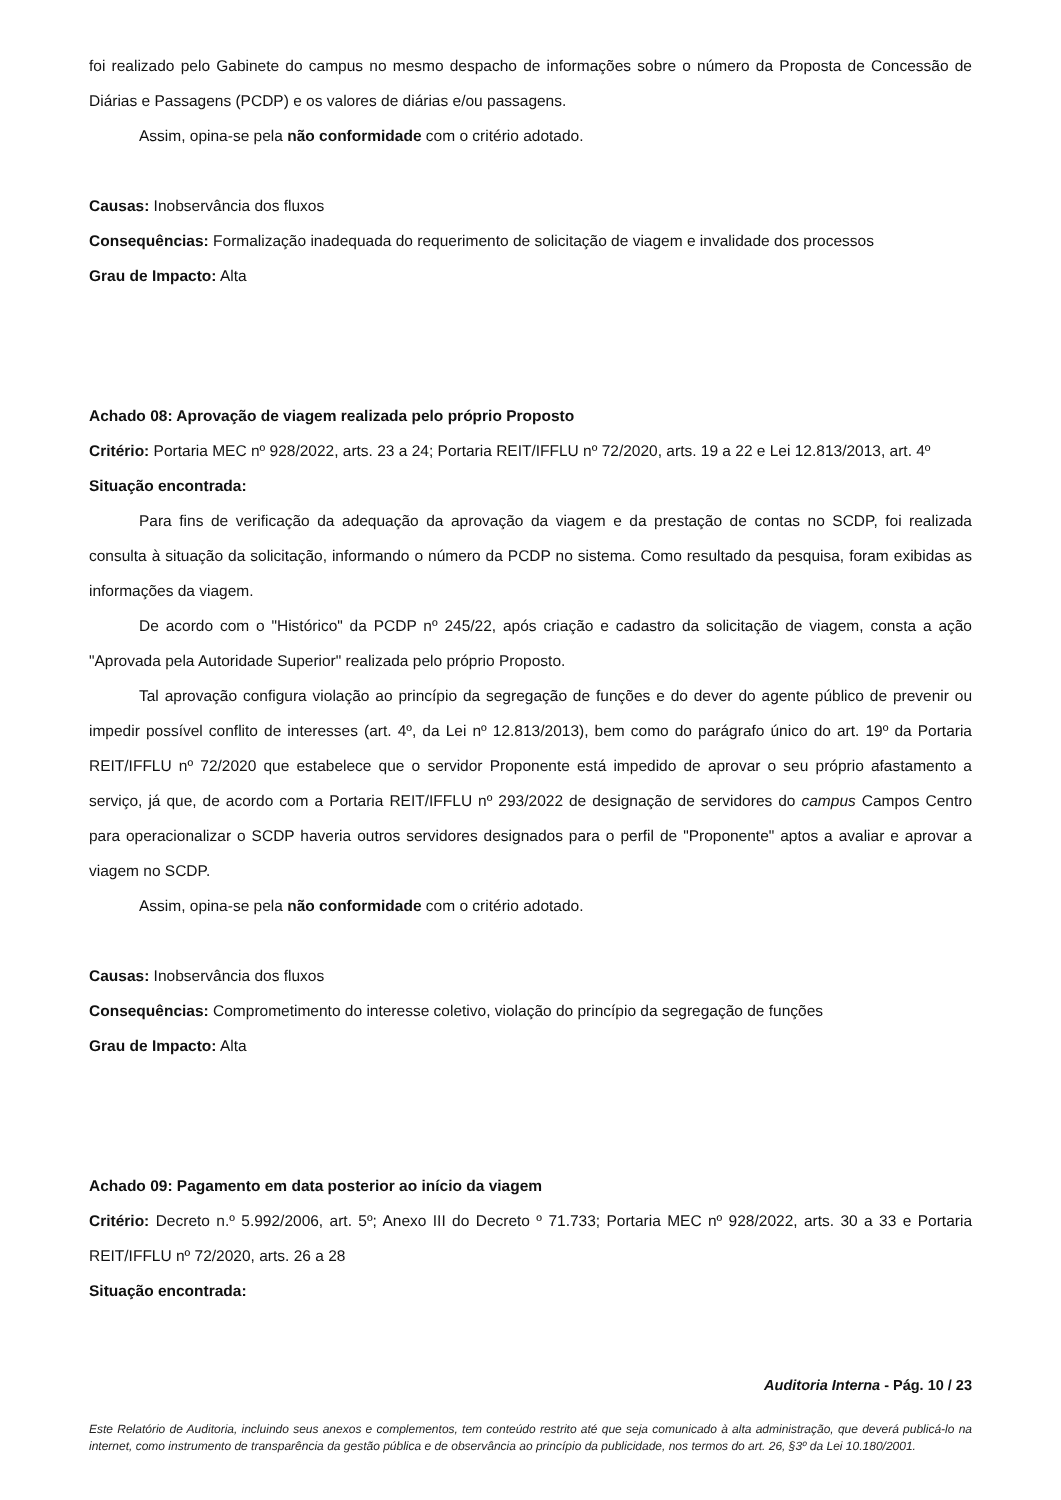foi realizado pelo Gabinete do campus no mesmo despacho de informações sobre o número da Proposta de Concessão de Diárias e Passagens (PCDP) e os valores de diárias e/ou passagens.
Assim, opina-se pela não conformidade com o critério adotado.
Causas: Inobservância dos fluxos
Consequências: Formalização inadequada do requerimento de solicitação de viagem e invalidade dos processos
Grau de Impacto: Alta
Achado 08: Aprovação de viagem realizada pelo próprio Proposto
Critério: Portaria MEC nº 928/2022, arts. 23 a 24; Portaria REIT/IFFLU nº 72/2020, arts. 19 a 22 e Lei 12.813/2013, art. 4º
Situação encontrada:
Para fins de verificação da adequação da aprovação da viagem e da prestação de contas no SCDP, foi realizada consulta à situação da solicitação, informando o número da PCDP no sistema. Como resultado da pesquisa, foram exibidas as informações da viagem.
De acordo com o "Histórico" da PCDP nº 245/22, após criação e cadastro da solicitação de viagem, consta a ação "Aprovada pela Autoridade Superior" realizada pelo próprio Proposto.
Tal aprovação configura violação ao princípio da segregação de funções e do dever do agente público de prevenir ou impedir possível conflito de interesses (art. 4º, da Lei nº 12.813/2013), bem como do parágrafo único do art. 19º da Portaria REIT/IFFLU nº 72/2020 que estabelece que o servidor Proponente está impedido de aprovar o seu próprio afastamento a serviço, já que, de acordo com a Portaria REIT/IFFLU nº 293/2022 de designação de servidores do campus Campos Centro para operacionalizar o SCDP haveria outros servidores designados para o perfil de "Proponente" aptos a avaliar e aprovar a viagem no SCDP.
Assim, opina-se pela não conformidade com o critério adotado.
Causas: Inobservância dos fluxos
Consequências: Comprometimento do interesse coletivo, violação do princípio da segregação de funções
Grau de Impacto: Alta
Achado 09: Pagamento em data posterior ao início da viagem
Critério: Decreto n.º 5.992/2006, art. 5º; Anexo III do Decreto º 71.733; Portaria MEC nº 928/2022, arts. 30 a 33 e Portaria REIT/IFFLU nº 72/2020, arts. 26 a 28
Situação encontrada:
Auditoria Interna - Pág. 10 / 23
Este Relatório de Auditoria, incluindo seus anexos e complementos, tem conteúdo restrito até que seja comunicado à alta administração, que deverá publicá-lo na internet, como instrumento de transparência da gestão pública e de observância ao princípio da publicidade, nos termos do art. 26, §3º da Lei 10.180/2001.